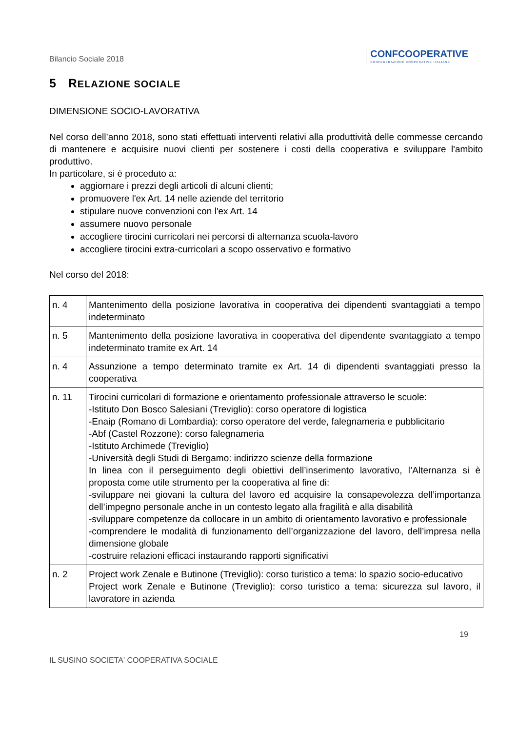Bilancio Sociale 2018
CONFCOOPERATIVE
CONFEDERAZIONE COOPERATIVE ITALIANE
5 RELAZIONE SOCIALE
DIMENSIONE SOCIO-LAVORATIVA
Nel corso dell’anno 2018, sono stati effettuati interventi relativi alla produttività delle commesse cercando di mantenere e acquisire nuovi clienti per sostenere i costi della cooperativa e sviluppare l'ambito produttivo.
In particolare, si è proceduto a:
aggiornare i prezzi degli articoli di alcuni clienti;
promuovere l'ex Art. 14 nelle aziende del territorio
stipulare nuove convenzioni con l'ex Art. 14
assumere nuovo personale
accogliere tirocini curricolari nei percorsi di alternanza scuola-lavoro
accogliere tirocini extra-curricolari a scopo osservativo e formativo
Nel corso del 2018:
| n. 4 | Mantenimento della posizione lavorativa in cooperativa dei dipendenti svantaggiati a tempo indeterminato |
| n. 5 | Mantenimento della posizione lavorativa in cooperativa del dipendente svantaggiato a tempo indeterminato tramite ex Art. 14 |
| n. 4 | Assunzione a tempo determinato tramite ex Art. 14 di dipendenti svantaggiati presso la cooperativa |
| n. 11 | Tirocini curricolari di formazione e orientamento professionale attraverso le scuole: -Istituto Don Bosco Salesiani (Treviglio): corso operatore di logistica -Enaip (Romano di Lombardia): corso operatore del verde, falegnameria e pubblicitario -Abf (Castel Rozzone): corso falegnameria -Istituto Archimede (Treviglio) -Università degli Studi di Bergamo: indirizzo scienze della formazione In linea con il perseguimento degli obiettivi dell’inserimento lavorativo, l’Alternanza si è proposta come utile strumento per la cooperativa al fine di: -sviluppare nei giovani la cultura del lavoro ed acquisire la consapevolezza dell’importanza dell’impegno personale anche in un contesto legato alla fragilità e alla disabilità -sviluppare competenze da collocare in un ambito di orientamento lavorativo e professionale -comprendere le modalità di funzionamento dell’organizzazione del lavoro, dell’impresa nella dimensione globale -costruire relazioni efficaci instaurando rapporti significativi |
| n. 2 | Project work Zenale e Butinone (Treviglio): corso turistico a tema: lo spazio socio-educativo Project work Zenale e Butinone (Treviglio): corso turistico a tema: sicurezza sul lavoro, il lavoratore in azienda |
19
IL SUSINO SOCIETA' COOPERATIVA SOCIALE